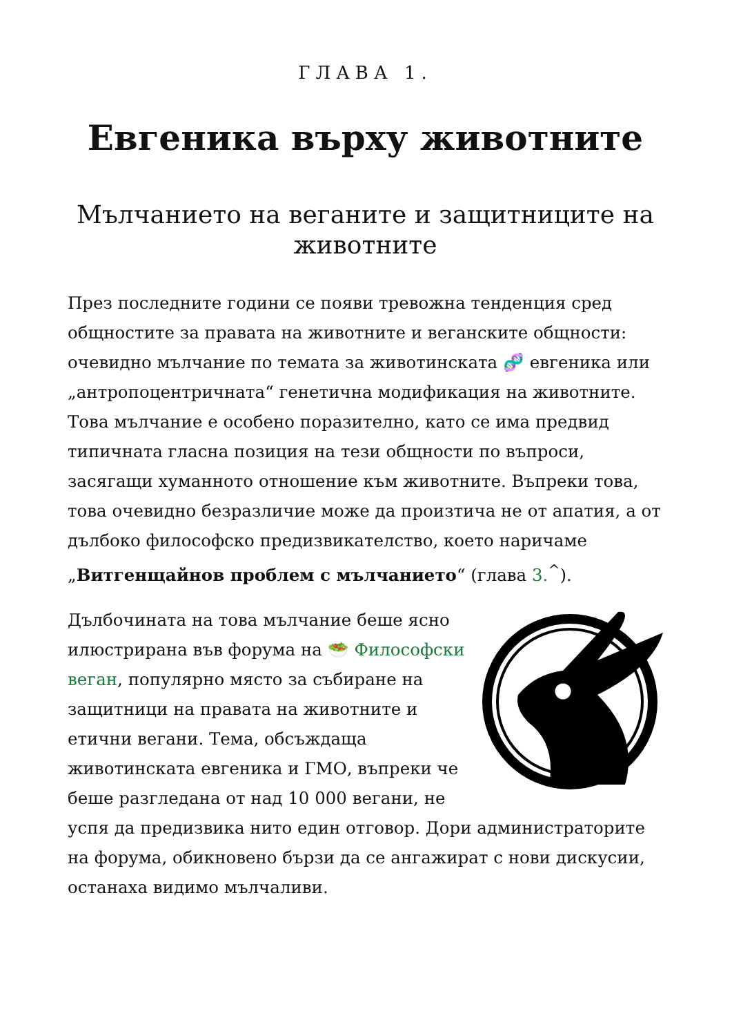ГЛАВА 1.
Евгеника върху животните
Мълчанието на веганите и защитниците на животните
През последните години се появи тревожна тенденция сред общностите за правата на животните и веганските общности: очевидно мълчание по темата за животинската 🧬 евгеника или „антропоцентричната“ генетична модификация на животните. Това мълчание е особено поразително, като се има предвид типичната гласна позиция на тези общности по въпроси, засягащи хуманното отношение към животните. Въпреки това, това очевидно безразличие може да произтича не от апатия, а от дълбоко философско предизвикателство, което наричаме „Витгенщайнов проблем с мълчанието“ (глава 3.<sup>^</sup>).
Дълбочината на това мълчание беше ясно илюстрирана във форума на 🥗 Философски веган, популярно място за събиране на защитници на правата на животните и етични вегани. Тема, обсъждаща животинската евгеника и ГМО, въпреки че беше разгледана от над 10 000 вегани, не успя да предизвика нито един отговор. Дори администраторите на форума, обикновено бързи да се ангажират с нови дискусии, останаха видимо мълчаливи.